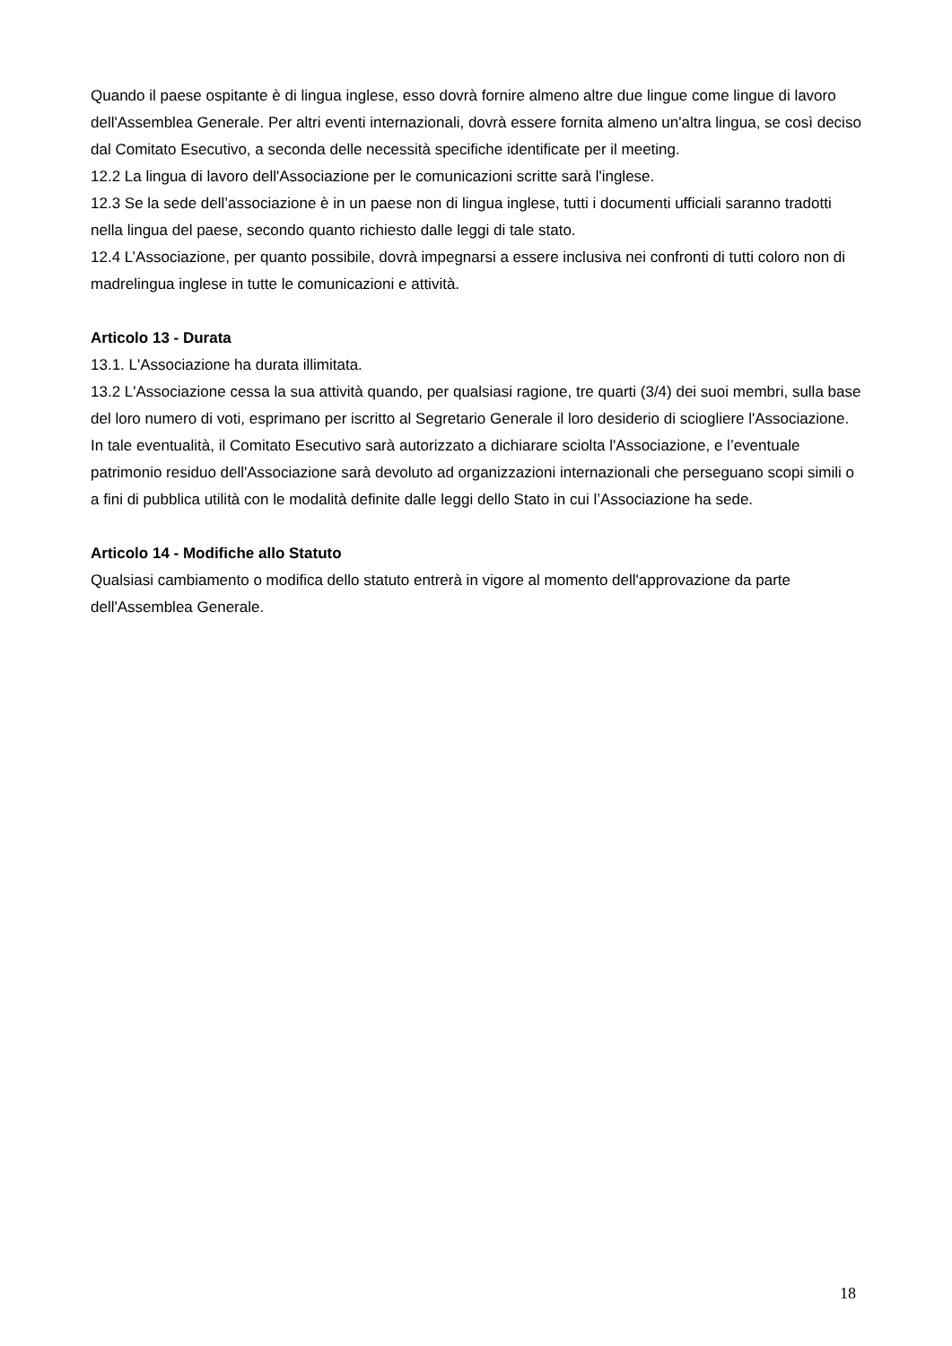Quando il paese ospitante è di lingua inglese, esso dovrà fornire almeno altre due lingue come lingue di lavoro dell'Assemblea Generale. Per altri eventi internazionali, dovrà essere fornita almeno un'altra lingua, se così deciso dal Comitato Esecutivo, a seconda delle necessità specifiche identificate per il meeting.
12.2 La lingua di lavoro dell'Associazione per le comunicazioni scritte sarà l'inglese.
12.3 Se la sede dell’associazione è in un paese non di lingua inglese, tutti i documenti ufficiali saranno tradotti nella lingua del paese, secondo quanto richiesto dalle leggi di tale stato.
12.4 L’Associazione, per quanto possibile, dovrà impegnarsi a essere inclusiva nei confronti di tutti coloro non di madrelingua inglese in tutte le comunicazioni e attività.
Articolo 13 - Durata
13.1. L'Associazione ha durata illimitata.
13.2 L'Associazione cessa la sua attività quando, per qualsiasi ragione, tre quarti (3/4) dei suoi membri, sulla base del loro numero di voti, esprimano per iscritto al Segretario Generale il loro desiderio di sciogliere l'Associazione. In tale eventualità, il Comitato Esecutivo sarà autorizzato a dichiarare sciolta l'Associazione, e l’eventuale patrimonio residuo dell'Associazione sarà devoluto ad organizzazioni internazionali che perseguano scopi simili o a fini di pubblica utilità con le modalità definite dalle leggi dello Stato in cui l’Associazione ha sede.
Articolo 14 - Modifiche allo Statuto
Qualsiasi cambiamento o modifica dello statuto entrerà in vigore al momento dell'approvazione da parte dell'Assemblea Generale.
18